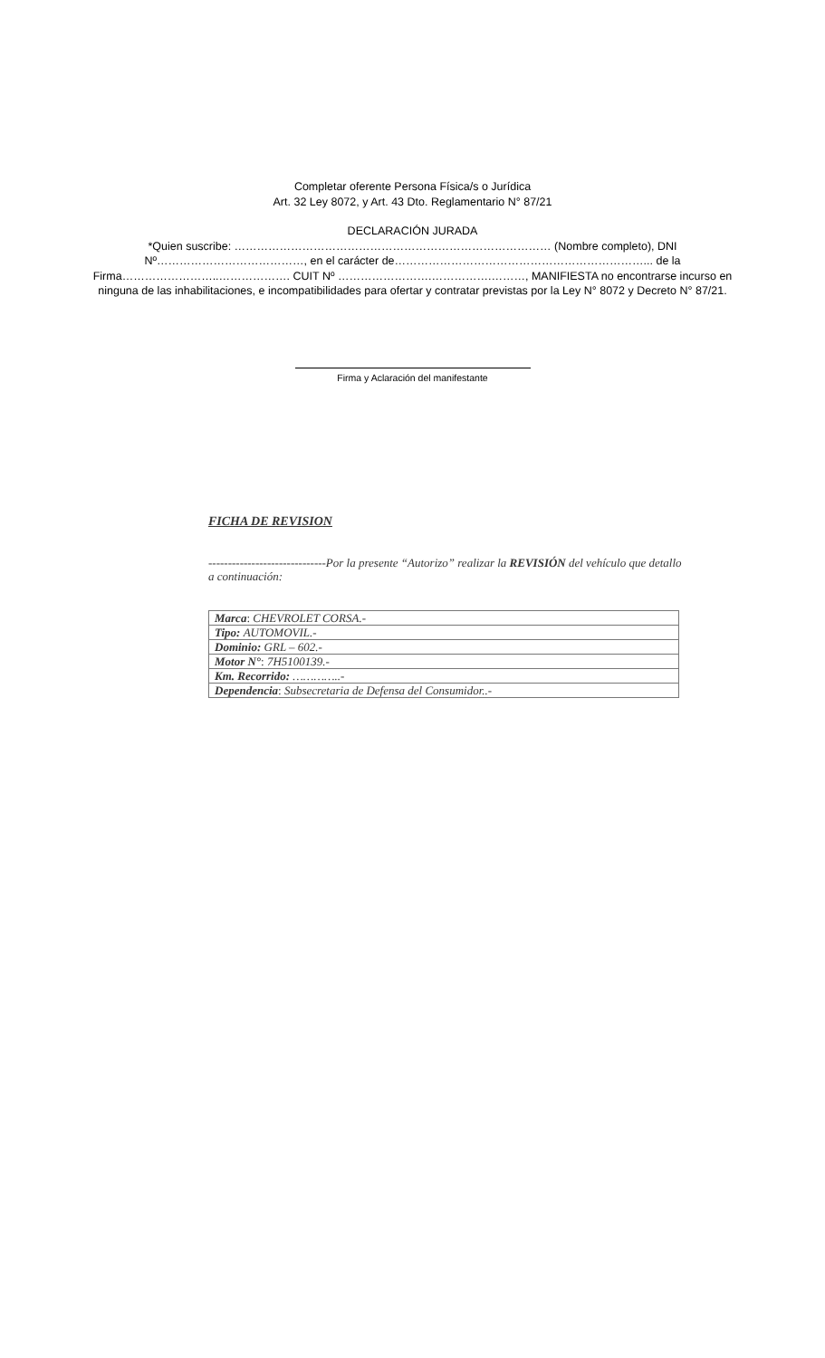Completar oferente Persona Física/s o Jurídica
Art. 32 Ley 8072, y Art. 43 Dto. Reglamentario N° 87/21
DECLARACIÓN JURADA
*Quien suscribe: ………………………………………………………………………… (Nombre completo), DNI Nº…………………………………, en el carácter de…………………………………………………………... de la Firma……………………..………………. CUIT Nº …………………….…………….………, MANIFIESTA no encontrarse incurso en ninguna de las inhabilitaciones, e incompatibilidades para ofertar y contratar previstas por la Ley N° 8072 y Decreto N° 87/21.
Firma y Aclaración del manifestante
FICHA DE REVISION
------------------------------Por la presente “Autorizo” realizar la REVISIÓN del vehículo que detallo a continuación:
| Marca : CHEVROLET CORSA.- |
| Tipo: AUTOMOVIL.- |
| Dominio: GRL – 602.- |
| Motor N° : 7H5100139.- |
| Km. Recorrido: …………..- |
| Dependencia : Subsecretaria de Defensa del Consumidor..- |